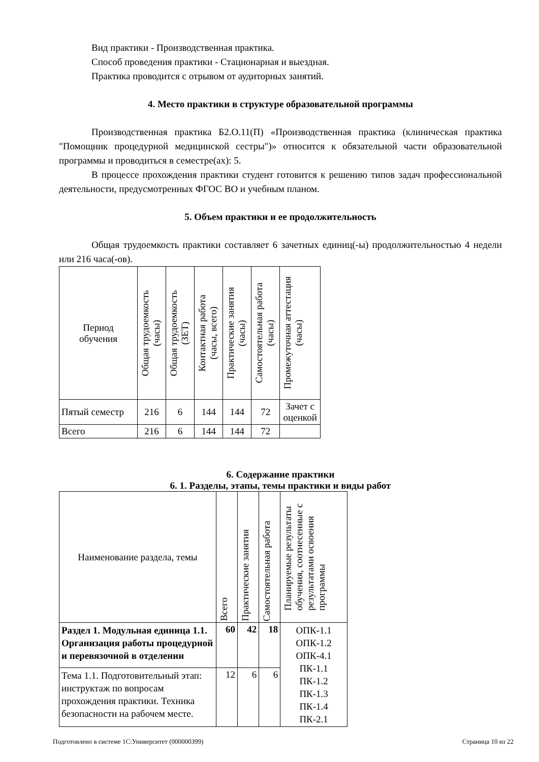Вид практики - Производственная практика.
Способ проведения практики - Стационарная и выездная.
Практика проводится с отрывом от аудиторных занятий.
4. Место практики в структуре образовательной программы
Производственная практика Б2.О.11(П) «Производственная практика (клиническая практика "Помощник процедурной медицинской сестры")» относится к обязательной части образовательной программы и проводиться в семестре(ах): 5.
В процессе прохождения практики студент готовится к решению типов задач профессиональной деятельности, предусмотренных ФГОС ВО и учебным планом.
5. Объем практики и ее продолжительность
Общая трудоемкость практики составляет 6 зачетных единиц(-ы) продолжительностью 4 недели или 216 часа(-ов).
| Период обучения | Общая трудоемкость (часы) | Общая трудоемкость (ЗЕТ) | Контактная работа (часы, всего) | Практические занятия (часы) | Самостоятельная работа (часы) | Промежуточная аттестация (часы) |
| --- | --- | --- | --- | --- | --- | --- |
| Пятый семестр | 216 | 6 | 144 | 144 | 72 | Зачет с оценкой |
| Всего | 216 | 6 | 144 | 144 | 72 | |
6. Содержание практики
6. 1. Разделы, этапы, темы практики и виды работ
| Наименование раздела, темы | Всего | Практические занятия | Самостоятельная работа | Планируемые результаты обучения, соотнесенные с результатами освоения программы |
| --- | --- | --- | --- | --- |
| Раздел 1. Модульная единица 1.1. Организация работы процедурной и перевязочной в отделении | 60 | 42 | 18 | ОПК-1.1 ОПК-1.2 ОПК-4.1 ПК-1.1 ПК-1.2 ПК-1.3 ПК-1.4 ПК-2.1 |
| Тема 1.1. Подготовительный этап: инструктаж по вопросам прохождения практики. Техника безопасности на рабочем месте. | 12 | 6 | 6 | |
Подготовлено в системе 1С:Университет (000000399) Страница 10 из 22